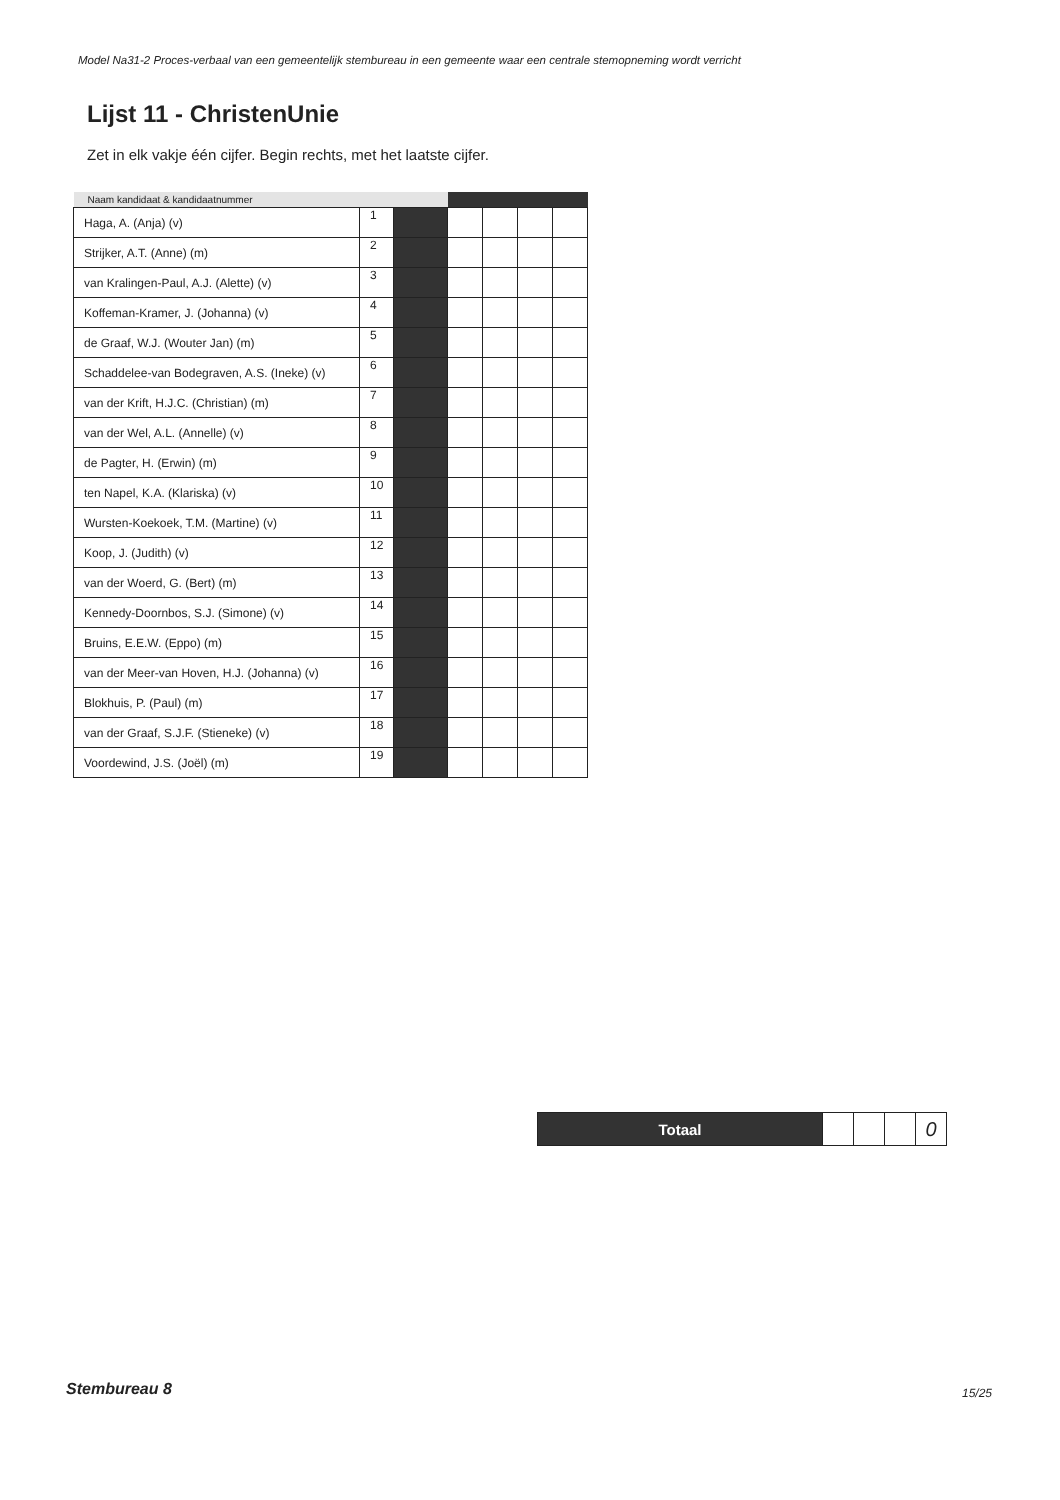Model Na31-2 Proces-verbaal van een gemeentelijk stembureau in een gemeente waar een centrale stemopneming wordt verricht
Lijst 11 - ChristenUnie
Zet in elk vakje één cijfer. Begin rechts, met het laatste cijfer.
| Naam kandidaat & kandidaatnummer | | | | | | |
| --- | --- | --- | --- | --- | --- | --- |
| Haga, A. (Anja) (v) | 1 | | | | | |
| Strijker, A.T. (Anne) (m) | 2 | | | | | |
| van Kralingen-Paul, A.J. (Alette) (v) | 3 | | | | | |
| Koffeman-Kramer, J. (Johanna) (v) | 4 | | | | | |
| de Graaf, W.J. (Wouter Jan) (m) | 5 | | | | | |
| Schaddelee-van Bodegraven, A.S. (Ineke) (v) | 6 | | | | | |
| van der Krift, H.J.C. (Christian) (m) | 7 | | | | | |
| van der Wel, A.L. (Annelle) (v) | 8 | | | | | |
| de Pagter, H. (Erwin) (m) | 9 | | | | | |
| ten Napel, K.A. (Klariska) (v) | 10 | | | | | |
| Wursten-Koekoek, T.M. (Martine) (v) | 11 | | | | | |
| Koop, J. (Judith) (v) | 12 | | | | | |
| van der Woerd, G. (Bert) (m) | 13 | | | | | |
| Kennedy-Doornbos, S.J. (Simone) (v) | 14 | | | | | |
| Bruins, E.E.W. (Eppo) (m) | 15 | | | | | |
| van der Meer-van Hoven, H.J. (Johanna) (v) | 16 | | | | | |
| Blokhuis, P. (Paul) (m) | 17 | | | | | |
| van der Graaf, S.J.F. (Stieneke) (v) | 18 | | | | | |
| Voordewind, J.S. (Joël) (m) | 19 | | | | | |
| Totaal | | | | 0 |
Stembureau 8 15/25